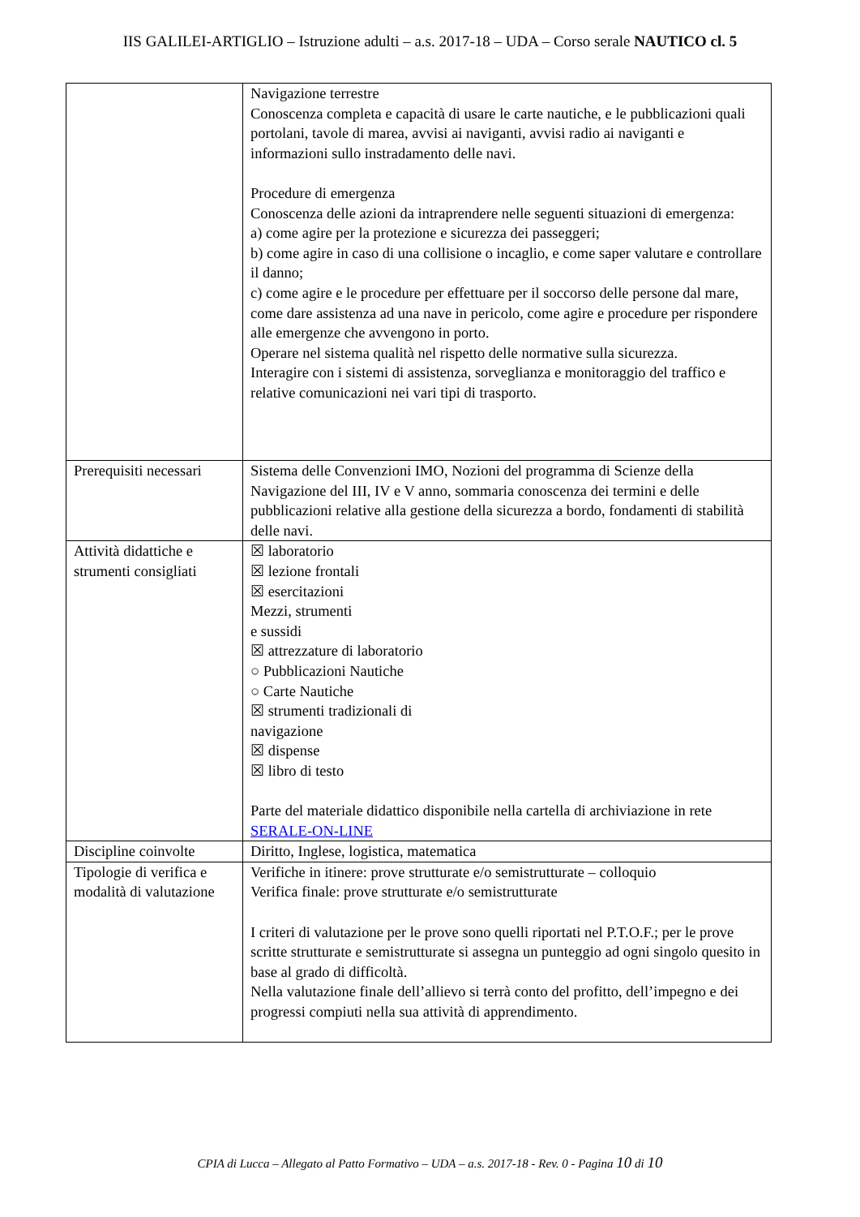IIS GALILEI-ARTIGLIO – Istruzione adulti – a.s. 2017-18 – UDA – Corso serale NAUTICO cl. 5
| | Navigazione terrestre Conoscenza completa e capacità di usare le carte nautiche, e le pubblicazioni quali portolani, tavole di marea, avvisi ai naviganti, avvisi radio ai naviganti e informazioni sullo instradamento delle navi. Procedure di emergenza Conoscenza delle azioni da intraprendere nelle seguenti situazioni di emergenza: a) come agire per la protezione e sicurezza dei passeggeri; b) come agire in caso di una collisione o incaglio, e come saper valutare e controllare il danno; c) come agire e le procedure per effettuare per il soccorso delle persone dal mare, come dare assistenza ad una nave in pericolo, come agire e procedure per rispondere alle emergenze che avvengono in porto. Operare nel sistema qualità nel rispetto delle normative sulla sicurezza. Interagire con i sistemi di assistenza, sorveglianza e monitoraggio del traffico e relative comunicazioni nei vari tipi di trasporto. |
| Prerequisiti necessari | Sistema delle Convenzioni IMO, Nozioni del programma di Scienze della Navigazione del III, IV e V anno, sommaria conoscenza dei termini e delle pubblicazioni relative alla gestione della sicurezza a bordo, fondamenti di stabilità delle navi. |
| Attività didattiche e strumenti consigliati | ☒ laboratorio ☒ lezione frontali ☒ esercitazioni Mezzi, strumenti e sussidi ☒ attrezzature di laboratorio ○ Pubblicazioni Nautiche ○ Carte Nautiche ☒ strumenti tradizionali di navigazione ☒ dispense ☒ libro di testo Parte del materiale didattico disponibile nella cartella di archiviazione in rete SERALE-ON-LINE |
| Discipline coinvolte | Diritto, Inglese, logistica, matematica |
| Tipologie di verifica e modalità di valutazione | Verifiche in itinere: prove strutturate e/o semistrutturate – colloquio Verifica finale: prove strutturate e/o semistrutturate I criteri di valutazione per le prove sono quelli riportati nel P.T.O.F.; per le prove scritte strutturate e semistrutturate si assegna un punteggio ad ogni singolo quesito in base al grado di difficoltà. Nella valutazione finale dell’allievo si terrà conto del profitto, dell’impegno e dei progressi compiuti nella sua attività di apprendimento. |
CPIA di Lucca – Allegato al Patto Formativo – UDA – a.s. 2017-18 - Rev. 0 - Pagina 10 di 10